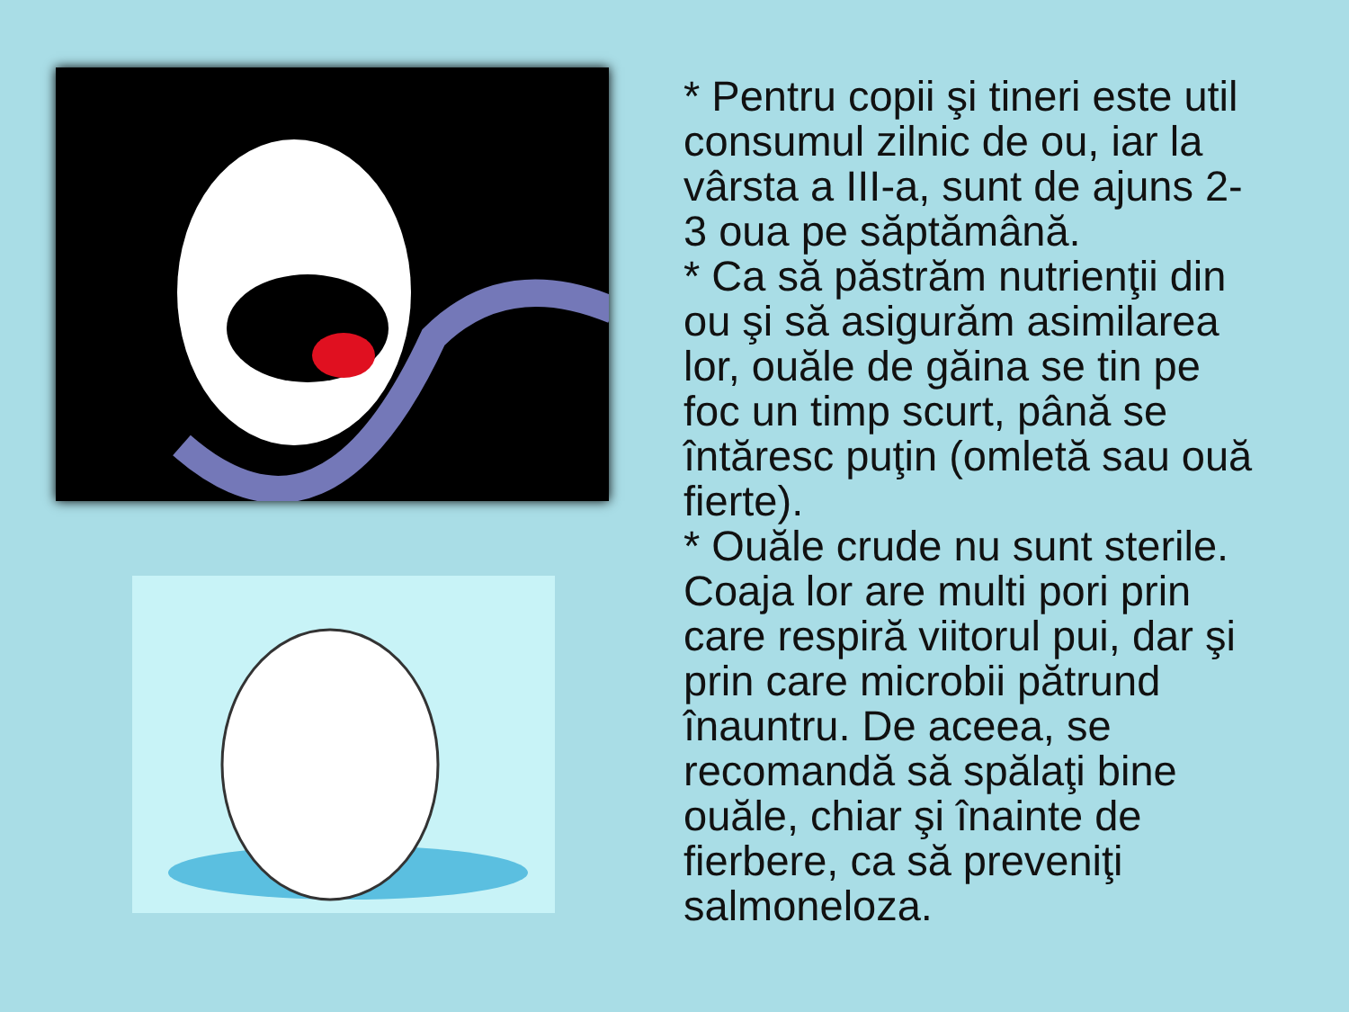* Pentru copii şi tineri este util consumul zilnic de ou, iar la vârsta a III-a, sunt de ajuns 2-3 oua pe săptămână.
* Ca să păstrăm nutrienţii din ou şi să asigurăm asimilarea lor, ouăle de găina se tin pe foc un timp scurt, până se întăresc puţin (omletă sau ouă fierte).
* Ouăle crude nu sunt sterile. Coaja lor are multi pori prin care respiră viitorul pui, dar şi prin care microbii pătrund înauntru. De aceea, se recomandă să spălaţi bine ouăle, chiar şi înainte de fierbere, ca să preveniţi salmoneloza.